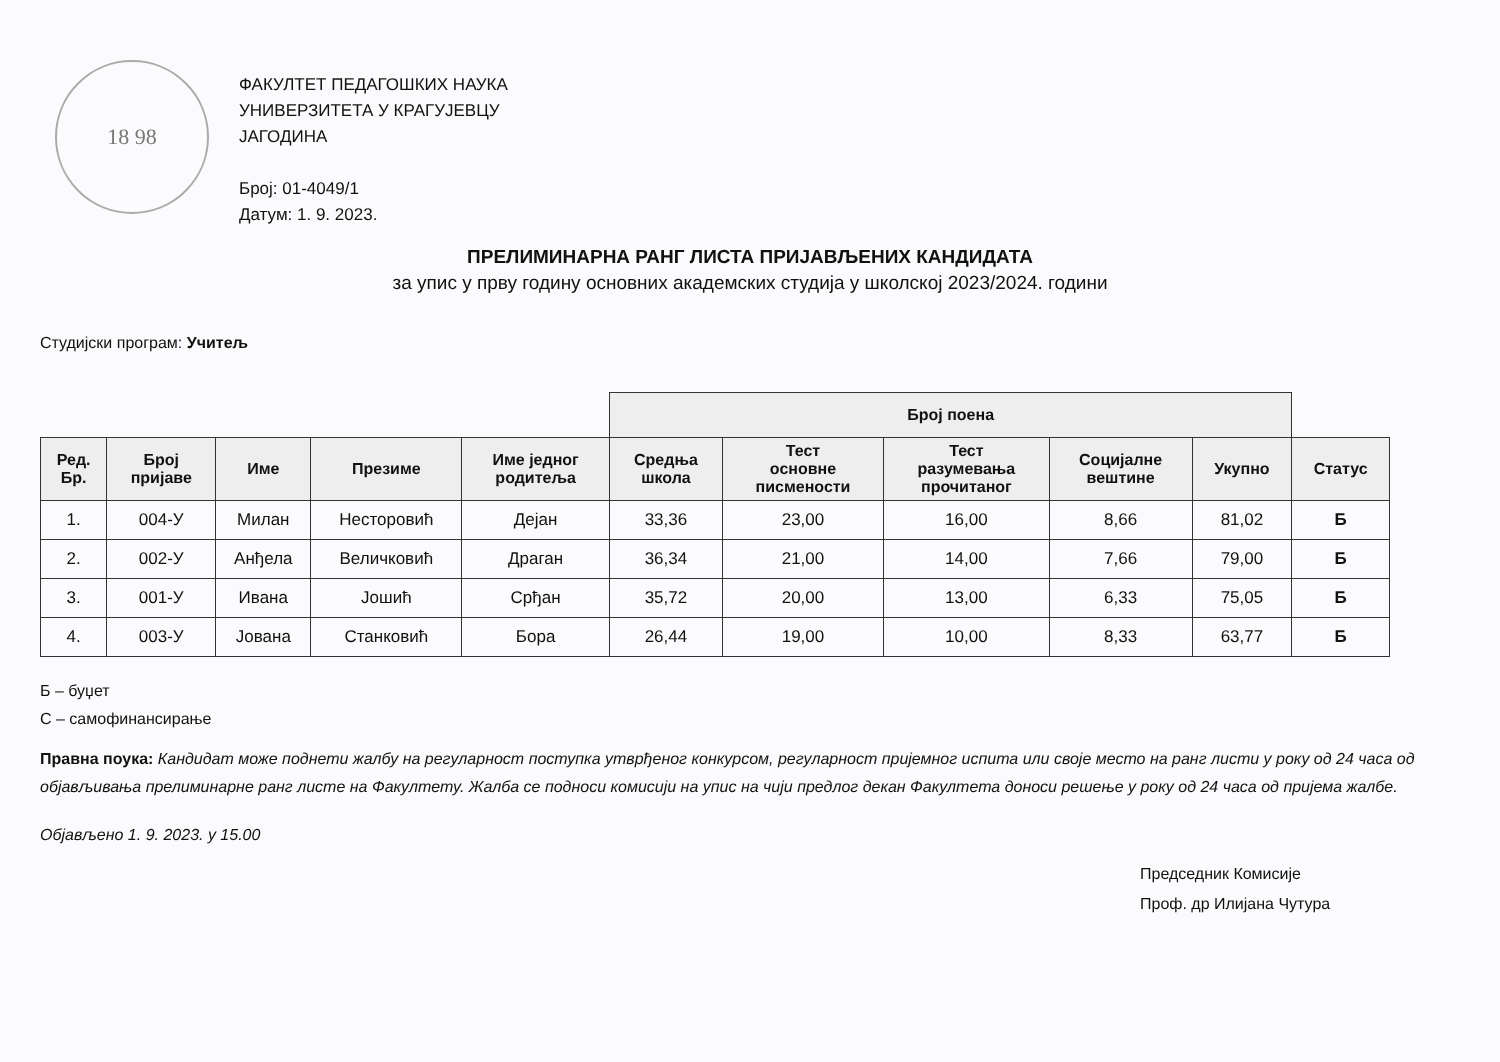18 98
ФАКУЛТЕТ ПЕДАГОШКИХ НАУКА
УНИВЕРЗИТЕТА У КРАГУЈЕВЦУ
ЈАГОДИНА
Број: 01-4049/1
Датум: 1. 9. 2023.
ПРЕЛИМИНАРНА РАНГ ЛИСТА ПРИЈАВЉЕНИХ КАНДИДАТА
за упис у прву годину основних академских студија у школској 2023/2024. години
Студијски програм: Учитељ
| | | | | | Број поена | | | | | |
| Ред. Бр. | Број пријаве | Име | Презиме | Име једног родитеља | Средња школа | Тест основне писмености | Тест разумевања прочитаног | Социјалне вештине | Укупно | Статус |
| 1. | 004-У | Милан | Несторовић | Дејан | 33,36 | 23,00 | 16,00 | 8,66 | 81,02 | Б |
| 2. | 002-У | Анђела | Величковић | Драган | 36,34 | 21,00 | 14,00 | 7,66 | 79,00 | Б |
| 3. | 001-У | Ивана | Јошић | Срђан | 35,72 | 20,00 | 13,00 | 6,33 | 75,05 | Б |
| 4. | 003-У | Јована | Станковић | Бора | 26,44 | 19,00 | 10,00 | 8,33 | 63,77 | Б |
Б – буџет
С – самофинансирање
Правна поука: Кандидат може поднети жалбу на регуларност поступка утврђеног конкурсом, регуларност пријемног испита или своје место на ранг листи у року од 24 часа од објављивања прелиминарне ранг листе на Факултету. Жалба се подноси комисији на упис на чији предлог декан Факултета доноси решење у року од 24 часа од пријема жалбе.
Објављено 1. 9. 2023. у 15.00
Председник Комисије
Проф. др Илијана Чутура